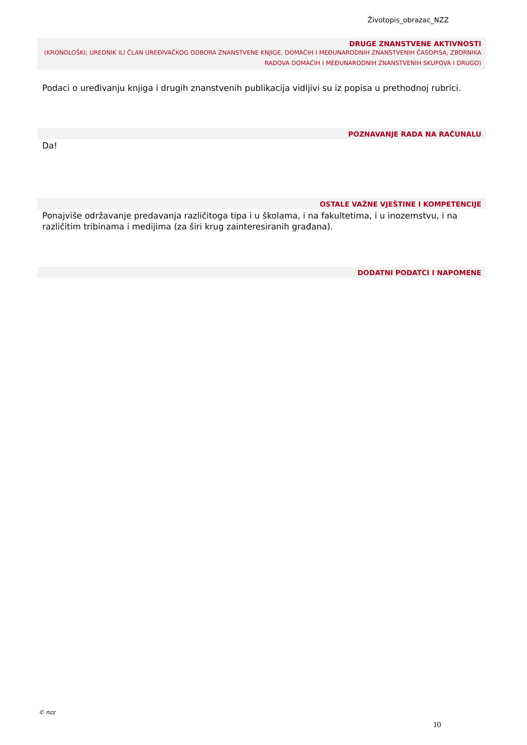Životopis_obrazac_NZZ
DRUGE ZNANSTVENE AKTIVNOSTI
(KRONOLOŠKI; UREDNIK ILI ČLAN UREĐIVAČKOG ODBORA ZNANSTVENE KNJIGE, DOMAĆIH I MEĐUNARODNIH ZNANSTVENIH ČASOPISA, ZBORNIKA RADOVA DOMAĆIH I MEĐUNARODNIH ZNANSTVENIH SKUPOVA I DRUGO)
Podaci o uređivanju knjiga i drugih znanstvenih publikacija vidljivi su iz popisa u prethodnoj rubrici.
POZNAVANJE RADA NA RAČUNALU
Da!
OSTALE VAŽNE VJEŠTINE I KOMPETENCIJE
Ponajviše održavanje predavanja različitoga tipa i u školama, i na fakultetima, i u inozemstvu, i na različitim tribinama i medijima (za širi krug zainteresiranih građana).
DODATNI PODATCI I NAPOMENE
© nzz
10